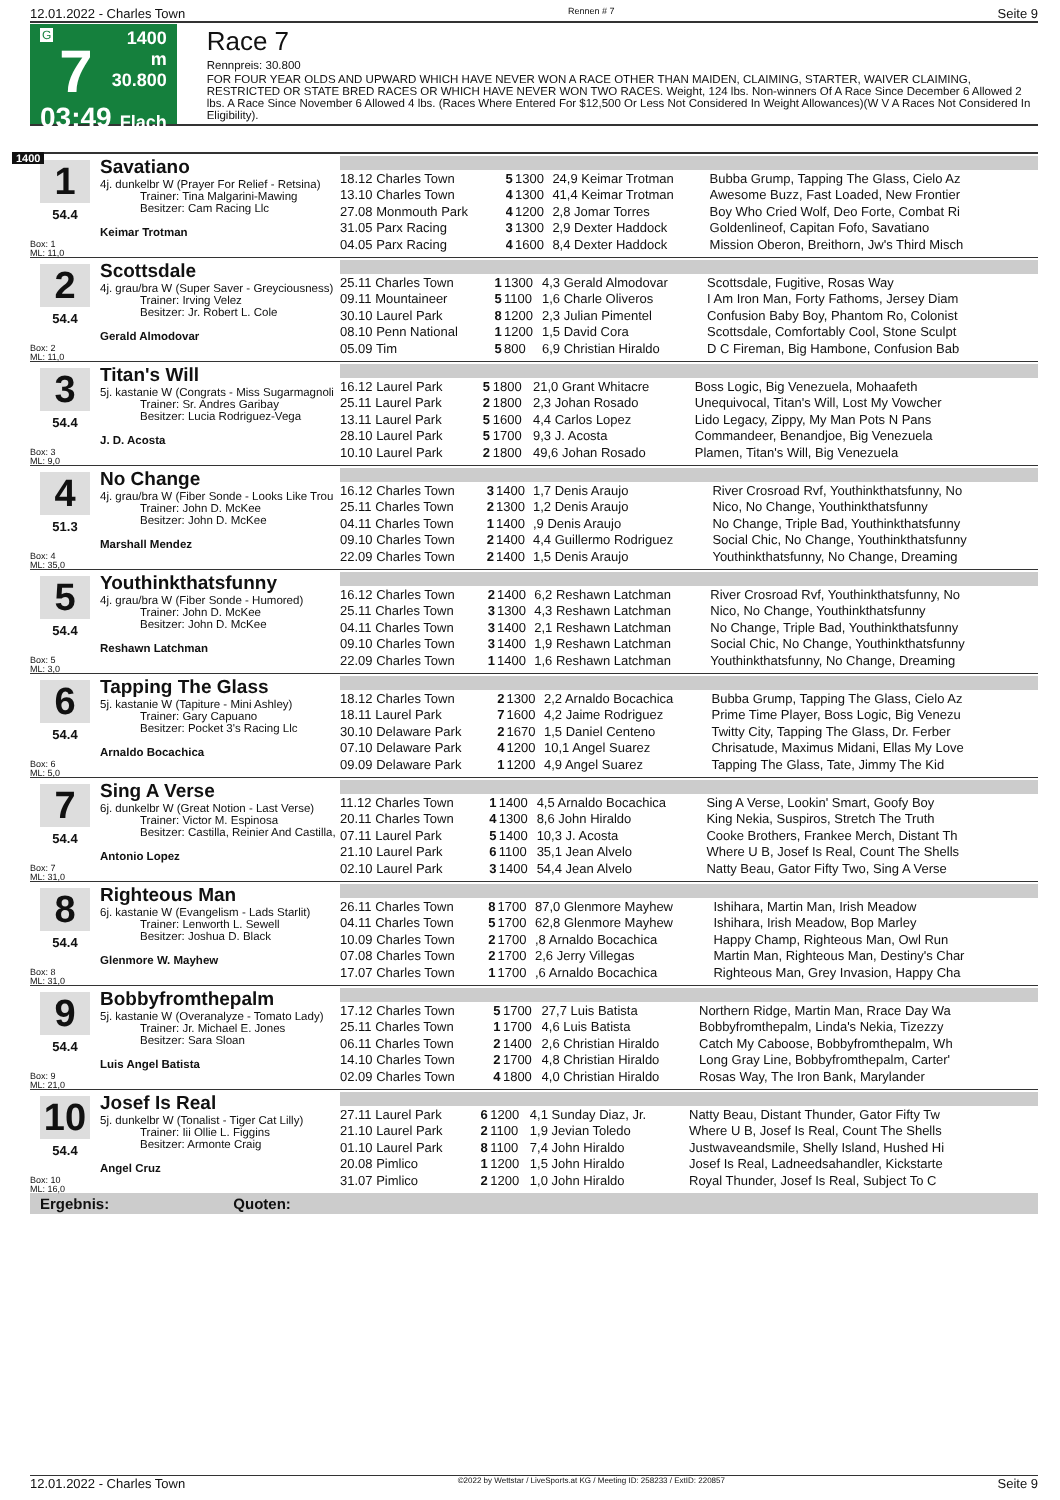12.01.2022 - Charles Town Rennen # 7 Seite 9
G
7
03:49
1400 m
30.800
Flach
Race 7
Rennpreis: 30.800
FOR FOUR YEAR OLDS AND UPWARD WHICH HAVE NEVER WON A RACE OTHER THAN MAIDEN, CLAIMING, STARTER, WAIVER CLAIMING, RESTRICTED OR STATE BRED RACES OR WHICH HAVE NEVER WON TWO RACES. Weight, 124 lbs. Non-winners Of A Race Since December 6 Allowed 2 lbs. A Race Since November 6 Allowed 4 lbs. (Races Where Entered For $12,500 Or Less Not Considered In Weight Allowances)(W V A Races Not Considered In Eligibility).
1400
1
54.4
Box: 1
ML: 11,0
Savatiano
4j. dunkelbr W (Prayer For Relief - Retsina)
Trainer: Tina Malgarini-Mawing
Besitzer: Cam Racing Llc
Keimar Trotman
| 18.12 Charles Town | 5 | 1300 | 24,9 Keimar Trotman | Bubba Grump, Tapping The Glass, Cielo Az |
| 13.10 Charles Town | 4 | 1300 | 41,4 Keimar Trotman | Awesome Buzz, Fast Loaded, New Frontier |
| 27.08 Monmouth Park | 4 | 1200 | 2,8 Jomar Torres | Boy Who Cried Wolf, Deo Forte, Combat Ri |
| 31.05 Parx Racing | 3 | 1300 | 2,9 Dexter Haddock | Goldenlineof, Capitan Fofo, Savatiano |
| 04.05 Parx Racing | 4 | 1600 | 8,4 Dexter Haddock | Mission Oberon, Breithorn, Jw's Third Misch |
2
54.4
Box: 2
ML: 11,0
Scottsdale
4j. grau/bra W (Super Saver - Greyciousness)
Trainer: Irving Velez
Besitzer: Jr. Robert L. Cole
Gerald Almodovar
| 25.11 Charles Town | 1 | 1300 | 4,3 Gerald Almodovar | Scottsdale, Fugitive, Rosas Way |
| 09.11 Mountaineer | 5 | 1100 | 1,6 Charle Oliveros | I Am Iron Man, Forty Fathoms, Jersey Diam |
| 30.10 Laurel Park | 8 | 1200 | 2,3 Julian Pimentel | Confusion Baby Boy, Phantom Ro, Colonist |
| 08.10 Penn National | 1 | 1200 | 1,5 David Cora | Scottsdale, Comfortably Cool, Stone Sculpt |
| 05.09 Tim | 5 | 800 | 6,9 Christian Hiraldo | D C Fireman, Big Hambone, Confusion Bab |
3
54.4
Box: 3
ML: 9,0
Titan's Will
5j. kastanie W (Congrats - Miss Sugarmagnoli
Trainer: Sr. Andres Garibay
Besitzer: Lucia Rodriguez-Vega
J. D. Acosta
| 16.12 Laurel Park | 5 | 1800 | 21,0 Grant Whitacre | Boss Logic, Big Venezuela, Mohaafeth |
| 25.11 Laurel Park | 2 | 1800 | 2,3 Johan Rosado | Unequivocal, Titan's Will, Lost My Vowcher |
| 13.11 Laurel Park | 5 | 1600 | 4,4 Carlos Lopez | Lido Legacy, Zippy, My Man Pots N Pans |
| 28.10 Laurel Park | 5 | 1700 | 9,3 J. Acosta | Commandeer, Benandjoe, Big Venezuela |
| 10.10 Laurel Park | 2 | 1800 | 49,6 Johan Rosado | Plamen, Titan's Will, Big Venezuela |
4
51.3
Box: 4
ML: 35,0
No Change
4j. grau/bra W (Fiber Sonde - Looks Like Trou
Trainer: John D. McKee
Besitzer: John D. McKee
Marshall Mendez
| 16.12 Charles Town | 3 | 1400 | 1,7 Denis Araujo | River Crosroad Rvf, Youthinkthatsfunny, No |
| 25.11 Charles Town | 2 | 1300 | 1,2 Denis Araujo | Nico, No Change, Youthinkthatsfunny |
| 04.11 Charles Town | 1 | 1400 | ,9 Denis Araujo | No Change, Triple Bad, Youthinkthatsfunny |
| 09.10 Charles Town | 2 | 1400 | 4,4 Guillermo Rodriguez | Social Chic, No Change, Youthinkthatsfunny |
| 22.09 Charles Town | 2 | 1400 | 1,5 Denis Araujo | Youthinkthatsfunny, No Change, Dreaming |
5
54.4
Box: 5
ML: 3,0
Youthinkthatsfunny
4j. grau/bra W (Fiber Sonde - Humored)
Trainer: John D. McKee
Besitzer: John D. McKee
Reshawn Latchman
| 16.12 Charles Town | 2 | 1400 | 6,2 Reshawn Latchman | River Crosroad Rvf, Youthinkthatsfunny, No |
| 25.11 Charles Town | 3 | 1300 | 4,3 Reshawn Latchman | Nico, No Change, Youthinkthatsfunny |
| 04.11 Charles Town | 3 | 1400 | 2,1 Reshawn Latchman | No Change, Triple Bad, Youthinkthatsfunny |
| 09.10 Charles Town | 3 | 1400 | 1,9 Reshawn Latchman | Social Chic, No Change, Youthinkthatsfunny |
| 22.09 Charles Town | 1 | 1400 | 1,6 Reshawn Latchman | Youthinkthatsfunny, No Change, Dreaming |
6
54.4
Box: 6
ML: 5,0
Tapping The Glass
5j. kastanie W (Tapiture - Mini Ashley)
Trainer: Gary Capuano
Besitzer: Pocket 3's Racing Llc
Arnaldo Bocachica
| 18.12 Charles Town | 2 | 1300 | 2,2 Arnaldo Bocachica | Bubba Grump, Tapping The Glass, Cielo Az |
| 18.11 Laurel Park | 7 | 1600 | 4,2 Jaime Rodriguez | Prime Time Player, Boss Logic, Big Venezu |
| 30.10 Delaware Park | 2 | 1670 | 1,5 Daniel Centeno | Twitty City, Tapping The Glass, Dr. Ferber |
| 07.10 Delaware Park | 4 | 1200 | 10,1 Angel Suarez | Chrisatude, Maximus Midani, Ellas My Love |
| 09.09 Delaware Park | 1 | 1200 | 4,9 Angel Suarez | Tapping The Glass, Tate, Jimmy The Kid |
7
54.4
Box: 7
ML: 31,0
Sing A Verse
6j. dunkelbr W (Great Notion - Last Verse)
Trainer: Victor M. Espinosa
Besitzer: Castilla, Reinier And Castilla,
Antonio Lopez
| 11.12 Charles Town | 1 | 1400 | 4,5 Arnaldo Bocachica | Sing A Verse, Lookin' Smart, Goofy Boy |
| 20.11 Charles Town | 4 | 1300 | 8,6 John Hiraldo | King Nekia, Suspiros, Stretch The Truth |
| 07.11 Laurel Park | 5 | 1400 | 10,3 J. Acosta | Cooke Brothers, Frankee Merch, Distant Th |
| 21.10 Laurel Park | 6 | 1100 | 35,1 Jean Alvelo | Where U B, Josef Is Real, Count The Shells |
| 02.10 Laurel Park | 3 | 1400 | 54,4 Jean Alvelo | Natty Beau, Gator Fifty Two, Sing A Verse |
8
54.4
Box: 8
ML: 31,0
Righteous Man
6j. kastanie W (Evangelism - Lads Starlit)
Trainer: Lenworth L. Sewell
Besitzer: Joshua D. Black
Glenmore W. Mayhew
| 26.11 Charles Town | 8 | 1700 | 87,0 Glenmore Mayhew | Ishihara, Martin Man, Irish Meadow |
| 04.11 Charles Town | 5 | 1700 | 62,8 Glenmore Mayhew | Ishihara, Irish Meadow, Bop Marley |
| 10.09 Charles Town | 2 | 1700 | ,8 Arnaldo Bocachica | Happy Champ, Righteous Man, Owl Run |
| 07.08 Charles Town | 2 | 1700 | 2,6 Jerry Villegas | Martin Man, Righteous Man, Destiny's Char |
| 17.07 Charles Town | 1 | 1700 | ,6 Arnaldo Bocachica | Righteous Man, Grey Invasion, Happy Cha |
9
54.4
Box: 9
ML: 21,0
Bobbyfromthepalm
5j. kastanie W (Overanalyze - Tomato Lady)
Trainer: Jr. Michael E. Jones
Besitzer: Sara Sloan
Luis Angel Batista
| 17.12 Charles Town | 5 | 1700 | 27,7 Luis Batista | Northern Ridge, Martin Man, Rrace Day Wa |
| 25.11 Charles Town | 1 | 1700 | 4,6 Luis Batista | Bobbyfromthepalm, Linda's Nekia, Tizezzy |
| 06.11 Charles Town | 2 | 1400 | 2,6 Christian Hiraldo | Catch My Caboose, Bobbyfromthepalm, Wh |
| 14.10 Charles Town | 2 | 1700 | 4,8 Christian Hiraldo | Long Gray Line, Bobbyfromthepalm, Carter' |
| 02.09 Charles Town | 4 | 1800 | 4,0 Christian Hiraldo | Rosas Way, The Iron Bank, Marylander |
10
54.4
Box: 10
ML: 16,0
Josef Is Real
5j. dunkelbr W (Tonalist - Tiger Cat Lilly)
Trainer: Iii Ollie L. Figgins
Besitzer: Armonte Craig
Angel Cruz
| 27.11 Laurel Park | 6 | 1200 | 4,1 Sunday Diaz, Jr. | Natty Beau, Distant Thunder, Gator Fifty Tw |
| 21.10 Laurel Park | 2 | 1100 | 1,9 Jevian Toledo | Where U B, Josef Is Real, Count The Shells |
| 01.10 Laurel Park | 8 | 1100 | 7,4 John Hiraldo | Justwaveandsmile, Shelly Island, Hushed Hi |
| 20.08 Pimlico | 1 | 1200 | 1,5 John Hiraldo | Josef Is Real, Ladneedsahandler, Kickstarte |
| 31.07 Pimlico | 2 | 1200 | 1,0 John Hiraldo | Royal Thunder, Josef Is Real, Subject To C |
Ergebnis: Quoten:
12.01.2022 - Charles Town ©2022 by Wettstar / LiveSports.at KG / Meeting ID: 258233 / ExtID: 220857 Seite 9